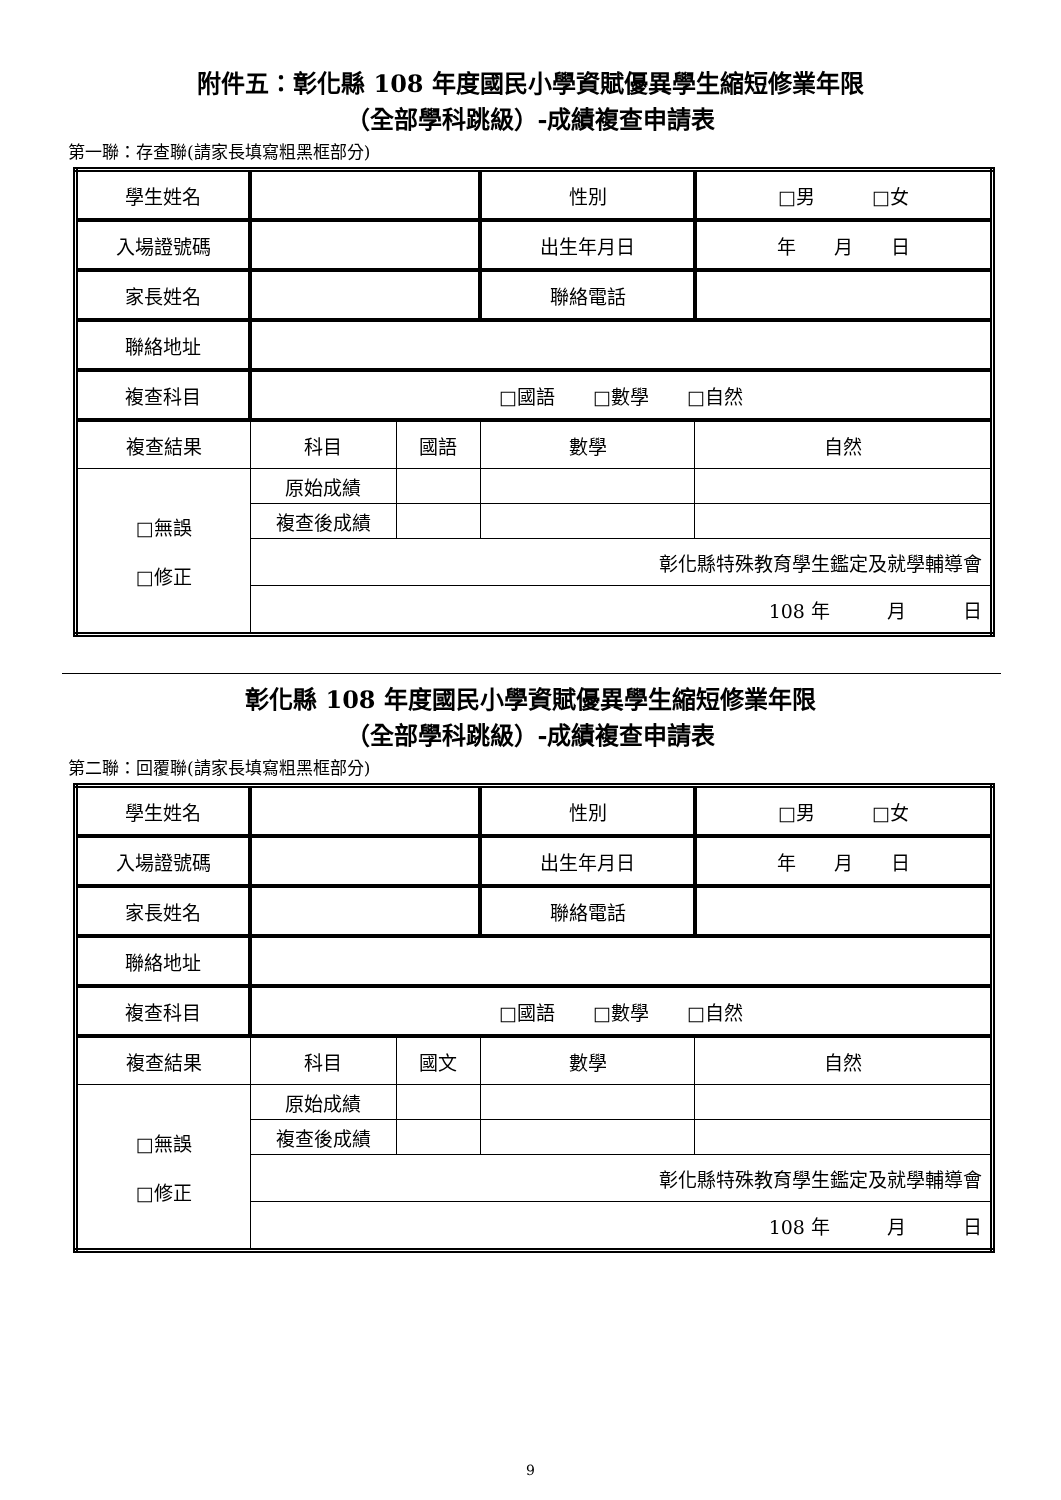附件五：彰化縣 108 年度國民小學資賦優異學生縮短修業年限
（全部學科跳級）-成績複查申請表
第一聯：存查聯(請家長填寫粗黑框部分)
| 學生姓名 | | | 性別 | □男 □女 |
| 入場證號碼 | | | 出生年月日 | 年 月 日 |
| 家長姓名 | | | 聯絡電話 | |
| 聯絡地址 | | | | |
| 複查科目 | □國語 □數學 □自然 | | | |
| 複查結果 | 科目 | 國語 | 數學 | 自然 |
| □無誤 □修正 | 原始成績 | | | |
| | 複查後成績 | | | |
| | 彰化縣特殊教育學生鑑定及就學輔導會 | | | |
| | 108 年 月 日 | | | |
彰化縣 108 年度國民小學資賦優異學生縮短修業年限
（全部學科跳級）-成績複查申請表
第二聯：回覆聯(請家長填寫粗黑框部分)
| 學生姓名 | | | 性別 | □男 □女 |
| 入場證號碼 | | | 出生年月日 | 年 月 日 |
| 家長姓名 | | | 聯絡電話 | |
| 聯絡地址 | | | | |
| 複查科目 | □國語 □數學 □自然 | | | |
| 複查結果 | 科目 | 國文 | 數學 | 自然 |
| □無誤 □修正 | 原始成績 | | | |
| | 複查後成績 | | | |
| | 彰化縣特殊教育學生鑑定及就學輔導會 | | | |
| | 108 年 月 日 | | | |
9